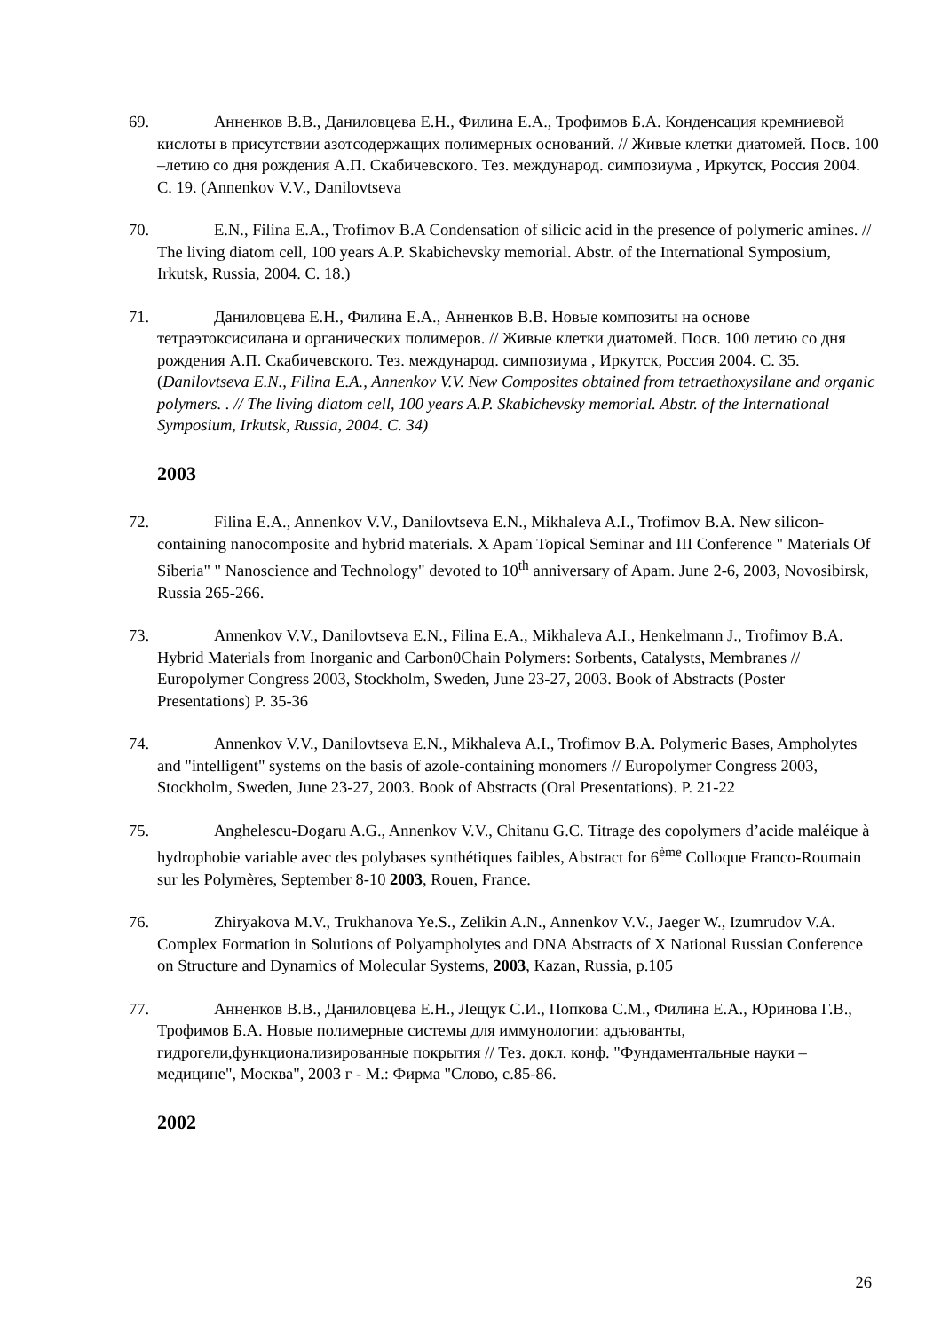69. Анненков В.В., Даниловцева Е.Н., Филина Е.А., Трофимов Б.А. Конденсация кремниевой кислоты в присутствии азотсодержащих полимерных оснований. // Живые клетки диатомей. Посв. 100 –летию со дня рождения А.П. Скабичевского. Тез. международ. симпозиума , Иркутск, Россия 2004. С. 19. (Annenkov V.V., Danilovtseva
70. E.N., Filina E.A., Trofimov B.A Condensation of silicic acid in the presence of polymeric amines. // The living diatom cell, 100 years A.P. Skabichevsky memorial. Abstr. of the International Symposium, Irkutsk, Russia, 2004. C. 18.)
71. Даниловцева Е.Н., Филина Е.А., Анненков В.В. Новые композиты на основе тетраэтоксисилана и органических полимеров. // Живые клетки диатомей. Посв. 100 летию со дня рождения А.П. Скабичевского. Тез. международ. симпозиума , Иркутск, Россия 2004. С. 35. (Danilovtseva E.N., Filina E.A., Annenkov V.V. New Composites obtained from tetraethoxysilane and organic polymers. . // The living diatom cell, 100 years A.P. Skabichevsky memorial. Abstr. of the International Symposium, Irkutsk, Russia, 2004. C. 34)
2003
72. Filina E.A., Annenkov V.V., Danilovtseva E.N., Mikhaleva A.I., Trofimov B.A. New silicon-containing nanocomposite and hybrid materials. X Apam Topical Seminar and III Conference " Materials Of Siberia" " Nanoscience and Technology" devoted to 10<sup>th</sup> anniversary of Apam. June 2-6, 2003, Novosibirsk, Russia 265-266.
73. Annenkov V.V., Danilovtseva E.N., Filina E.A., Mikhaleva A.I., Henkelmann J., Trofimov B.A. Hybrid Materials from Inorganic and Carbon0Chain Polymers: Sorbents, Catalysts, Membranes // Europolymer Congress 2003, Stockholm, Sweden, June 23-27, 2003. Book of Abstracts (Poster Presentations) P. 35-36
74. Annenkov V.V., Danilovtseva E.N., Mikhaleva A.I., Trofimov B.A. Polymeric Bases, Ampholytes and "intelligent" systems on the basis of azole-containing monomers // Europolymer Congress 2003, Stockholm, Sweden, June 23-27, 2003. Book of Abstracts (Oral Presentations). P. 21-22
75. Anghelescu-Dogaru A.G., Annenkov V.V., Chitanu G.C. Titrage des copolymers d’acide maléique à hydrophobie variable avec des polybases synthétiques faibles, Abstract for 6<sup>ème</sup> Colloque Franco-Roumain sur les Polymères, September 8-10 2003, Rouen, France.
76. Zhiryakova M.V., Trukhanova Ye.S., Zelikin A.N., Annenkov V.V., Jaeger W., Izumrudov V.A. Complex Formation in Solutions of Polyampholytes and DNA Abstracts of X National Russian Conference on Structure and Dynamics of Molecular Systems, 2003, Kazan, Russia, p.105
77. Анненков В.В., Даниловцева Е.Н., Лещук С.И., Попкова С.М., Филина Е.А., Юринова Г.В., Трофимов Б.А. Новые полимерные системы для иммунологии: адъюванты, гидрогели,функционализированные покрытия // Тез. докл. конф. "Фундаментальные науки – медицине", Москва", 2003 г - М.: Фирма "Слово, с.85-86.
2002
26